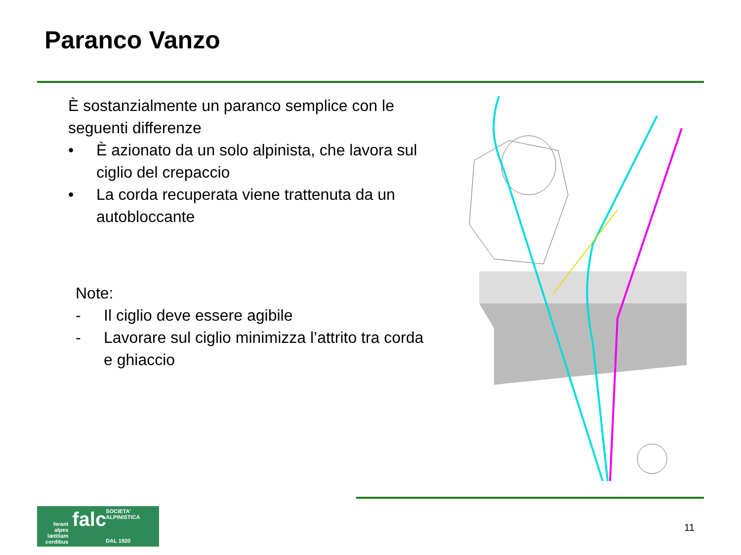Paranco Vanzo
È sostanzialmente un paranco semplice con le seguenti differenze
• È azionato da un solo alpinista, che lavora sul ciglio del crepaccio
• La corda recuperata viene trattenuta da un autobloccante
Note:
- Il ciglio deve essere agibile
- Lavorare sul ciglio minimizza l’attrito tra corda e ghiaccio
ferant
alpes
lætitiam
cordibus
falc
SOCIETA' ALPINISTICA
DAL 1920
11